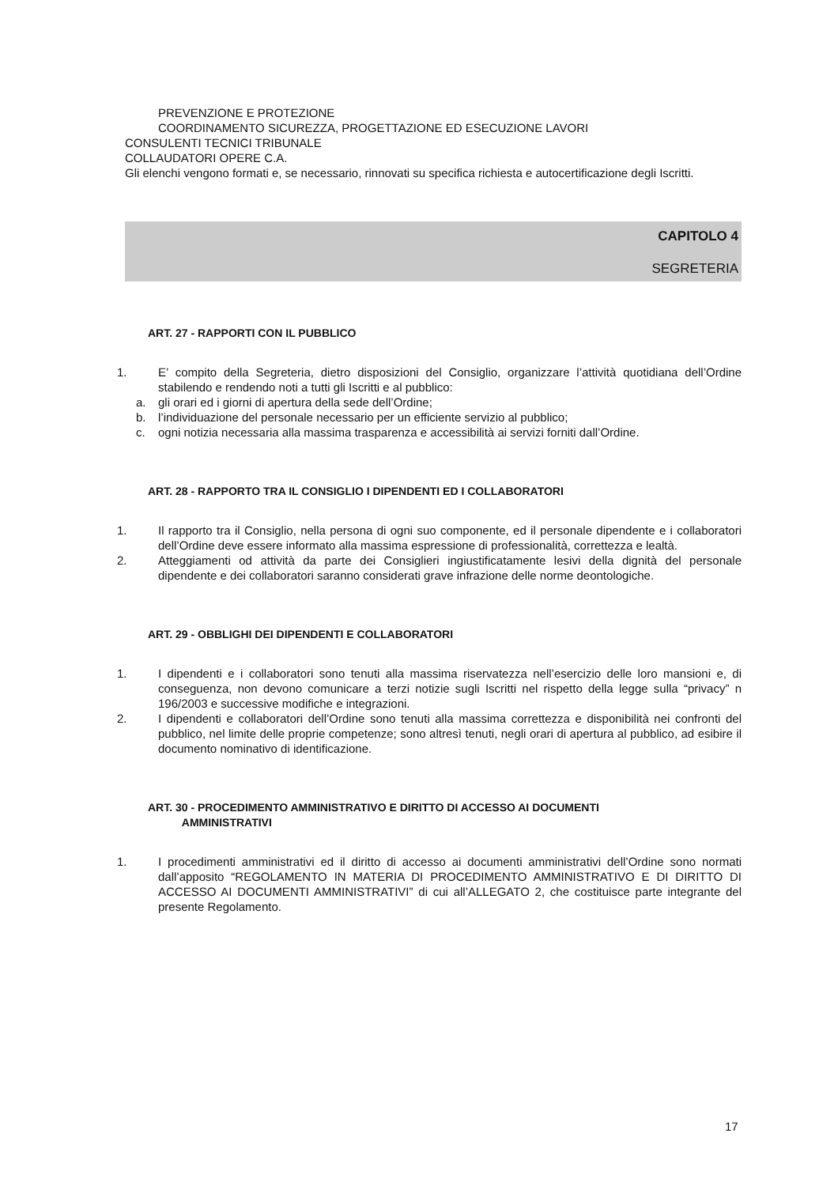PREVENZIONE E PROTEZIONE
COORDINAMENTO SICUREZZA, PROGETTAZIONE ED ESECUZIONE LAVORI
CONSULENTI TECNICI TRIBUNALE
COLLAUDATORI OPERE C.A.
Gli elenchi vengono formati e, se necessario, rinnovati su specifica richiesta e autocertificazione degli Iscritti.
CAPITOLO 4
SEGRETERIA
ART. 27 - RAPPORTI CON IL PUBBLICO
1. E’ compito della Segreteria, dietro disposizioni del Consiglio, organizzare l’attività quotidiana dell’Ordine stabilendo e rendendo noti a tutti gli Iscritti e al pubblico:
a. gli orari ed i giorni di apertura della sede dell’Ordine;
b. l’individuazione del personale necessario per un efficiente servizio al pubblico;
c. ogni notizia necessaria alla massima trasparenza e accessibilità ai servizi forniti dall’Ordine.
ART. 28 - RAPPORTO TRA IL CONSIGLIO I DIPENDENTI ED I COLLABORATORI
1. Il rapporto tra il Consiglio, nella persona di ogni suo componente, ed il personale dipendente e i collaboratori dell’Ordine deve essere informato alla massima espressione di professionalità, correttezza e lealtà.
2. Atteggiamenti od attività da parte dei Consiglieri ingiustificatamente lesivi della dignità del personale dipendente e dei collaboratori saranno considerati grave infrazione delle norme deontologiche.
ART. 29 - OBBLIGHI DEI DIPENDENTI E COLLABORATORI
1. I dipendenti e i collaboratori sono tenuti alla massima riservatezza nell’esercizio delle loro mansioni e, di conseguenza, non devono comunicare a terzi notizie sugli Iscritti nel rispetto della legge sulla “privacy” n 196/2003 e successive modifiche e integrazioni.
2. I dipendenti e collaboratori dell’Ordine sono tenuti alla massima correttezza e disponibilità nei confronti del pubblico, nel limite delle proprie competenze; sono altresì tenuti, negli orari di apertura al pubblico, ad esibire il documento nominativo di identificazione.
ART. 30 - PROCEDIMENTO AMMINISTRATIVO E DIRITTO DI ACCESSO AI DOCUMENTI
AMMINISTRATIVI
1. I procedimenti amministrativi ed il diritto di accesso ai documenti amministrativi dell’Ordine sono normati dall’apposito “REGOLAMENTO IN MATERIA DI PROCEDIMENTO AMMINISTRATIVO E DI DIRITTO DI ACCESSO AI DOCUMENTI AMMINISTRATIVI” di cui all’ALLEGATO 2, che costituisce parte integrante del presente Regolamento.
17